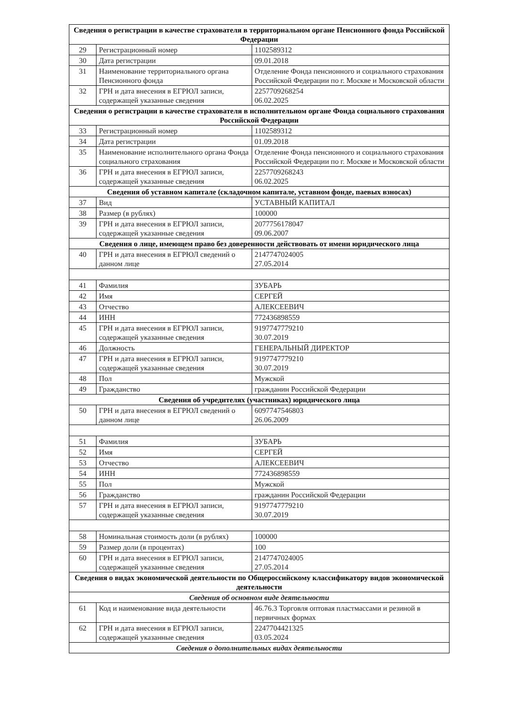| Сведения о регистрации в качестве страхователя в территориальном органе Пенсионного фонда Российской Федерации | | |
| 29 | Регистрационный номер | 1102589312 |
| 30 | Дата регистрации | 09.01.2018 |
| 31 | Наименование территориального органа Пенсионного фонда | Отделение Фонда пенсионного и социального страхования Российской Федерации по г. Москве и Московской области |
| 32 | ГРН и дата внесения в ЕГРЮЛ записи, содержащей указанные сведения | 2257709268254 06.02.2025 |
| Сведения о регистрации в качестве страхователя в исполнительном органе Фонда социального страхования Российской Федерации | | |
| 33 | Регистрационный номер | 1102589312 |
| 34 | Дата регистрации | 01.09.2018 |
| 35 | Наименование исполнительного органа Фонда социального страхования | Отделение Фонда пенсионного и социального страхования Российской Федерации по г. Москве и Московской области |
| 36 | ГРН и дата внесения в ЕГРЮЛ записи, содержащей указанные сведения | 2257709268243 06.02.2025 |
| Сведения об уставном капитале (складочном капитале, уставном фонде, паевых взносах) | | |
| 37 | Вид | УСТАВНЫЙ КАПИТАЛ |
| 38 | Размер (в рублях) | 100000 |
| 39 | ГРН и дата внесения в ЕГРЮЛ записи, содержащей указанные сведения | 2077756178047 09.06.2007 |
| Сведения о лице, имеющем право без доверенности действовать от имени юридического лица | | |
| 40 | ГРН и дата внесения в ЕГРЮЛ сведений о данном лице | 2147747024005 27.05.2014 |
| 41 | Фамилия | ЗУБАРЬ |
| 42 | Имя | СЕРГЕЙ |
| 43 | Отчество | АЛЕКСЕЕВИЧ |
| 44 | ИНН | 772436898559 |
| 45 | ГРН и дата внесения в ЕГРЮЛ записи, содержащей указанные сведения | 9197747779210 30.07.2019 |
| 46 | Должность | ГЕНЕРАЛЬНЫЙ ДИРЕКТОР |
| 47 | ГРН и дата внесения в ЕГРЮЛ записи, содержащей указанные сведения | 9197747779210 30.07.2019 |
| 48 | Пол | Мужской |
| 49 | Гражданство | гражданин Российской Федерации |
| Сведения об учредителях (участниках) юридического лица | | |
| 50 | ГРН и дата внесения в ЕГРЮЛ сведений о данном лице | 6097747546803 26.06.2009 |
| 51 | Фамилия | ЗУБАРЬ |
| 52 | Имя | СЕРГЕЙ |
| 53 | Отчество | АЛЕКСЕЕВИЧ |
| 54 | ИНН | 772436898559 |
| 55 | Пол | Мужской |
| 56 | Гражданство | гражданин Российской Федерации |
| 57 | ГРН и дата внесения в ЕГРЮЛ записи, содержащей указанные сведения | 9197747779210 30.07.2019 |
| 58 | Номинальная стоимость доли (в рублях) | 100000 |
| 59 | Размер доли (в процентах) | 100 |
| 60 | ГРН и дата внесения в ЕГРЮЛ записи, содержащей указанные сведения | 2147747024005 27.05.2014 |
| Сведения о видах экономической деятельности по Общероссийскому классификатору видов экономической деятельности | | |
| Сведения об основном виде деятельности | | |
| 61 | Код и наименование вида деятельности | 46.76.3 Торговля оптовая пластмассами и резиной в первичных формах |
| 62 | ГРН и дата внесения в ЕГРЮЛ записи, содержащей указанные сведения | 2247704421325 03.05.2024 |
| Сведения о дополнительных видах деятельности | | |